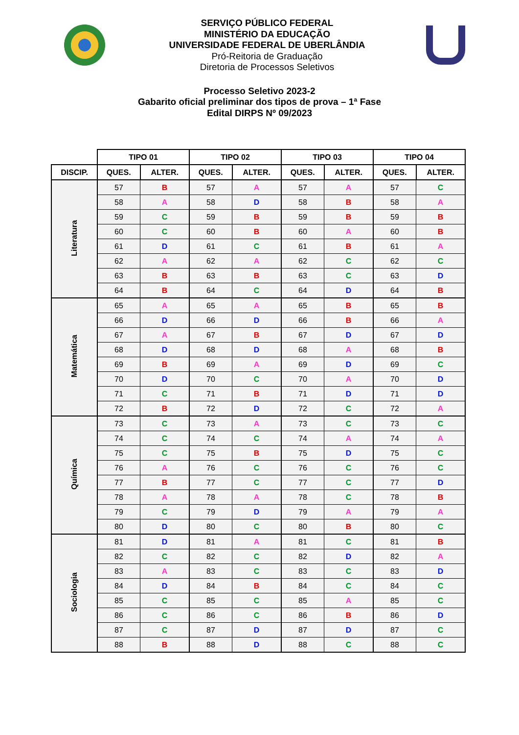SERVIÇO PÚBLICO FEDERAL
MINISTÉRIO DA EDUCAÇÃO
UNIVERSIDADE FEDERAL DE UBERLÂNDIA
Pró-Reitoria de Graduação
Diretoria de Processos Seletivos
Processo Seletivo 2023-2
Gabarito oficial preliminar dos tipos de prova – 1ª Fase
Edital DIRPS Nº 09/2023
| | TIPO 01 | | TIPO 02 | | TIPO 03 | | TIPO 04 | |
| --- | --- | --- | --- | --- | --- | --- | --- | --- |
| DISCIP. | QUES. | ALTER. | QUES. | ALTER. | QUES. | ALTER. | QUES. | ALTER. |
| Literatura | 57 | B | 57 | A | 57 | A | 57 | C |
| | 58 | A | 58 | D | 58 | B | 58 | A |
| | 59 | C | 59 | B | 59 | B | 59 | B |
| | 60 | C | 60 | B | 60 | A | 60 | B |
| | 61 | D | 61 | C | 61 | B | 61 | A |
| | 62 | A | 62 | A | 62 | C | 62 | C |
| | 63 | B | 63 | B | 63 | C | 63 | D |
| | 64 | B | 64 | C | 64 | D | 64 | B |
| Matemática | 65 | A | 65 | A | 65 | B | 65 | B |
| | 66 | D | 66 | D | 66 | B | 66 | A |
| | 67 | A | 67 | B | 67 | D | 67 | D |
| | 68 | D | 68 | D | 68 | A | 68 | B |
| | 69 | B | 69 | A | 69 | D | 69 | C |
| | 70 | D | 70 | C | 70 | A | 70 | D |
| | 71 | C | 71 | B | 71 | D | 71 | D |
| | 72 | B | 72 | D | 72 | C | 72 | A |
| Química | 73 | C | 73 | A | 73 | C | 73 | C |
| | 74 | C | 74 | C | 74 | A | 74 | A |
| | 75 | C | 75 | B | 75 | D | 75 | C |
| | 76 | A | 76 | C | 76 | C | 76 | C |
| | 77 | B | 77 | C | 77 | C | 77 | D |
| | 78 | A | 78 | A | 78 | C | 78 | B |
| | 79 | C | 79 | D | 79 | A | 79 | A |
| | 80 | D | 80 | C | 80 | B | 80 | C |
| Sociologia | 81 | D | 81 | A | 81 | C | 81 | B |
| | 82 | C | 82 | C | 82 | D | 82 | A |
| | 83 | A | 83 | C | 83 | C | 83 | D |
| | 84 | D | 84 | B | 84 | C | 84 | C |
| | 85 | C | 85 | C | 85 | A | 85 | C |
| | 86 | C | 86 | C | 86 | B | 86 | D |
| | 87 | C | 87 | D | 87 | D | 87 | C |
| | 88 | B | 88 | D | 88 | C | 88 | C |